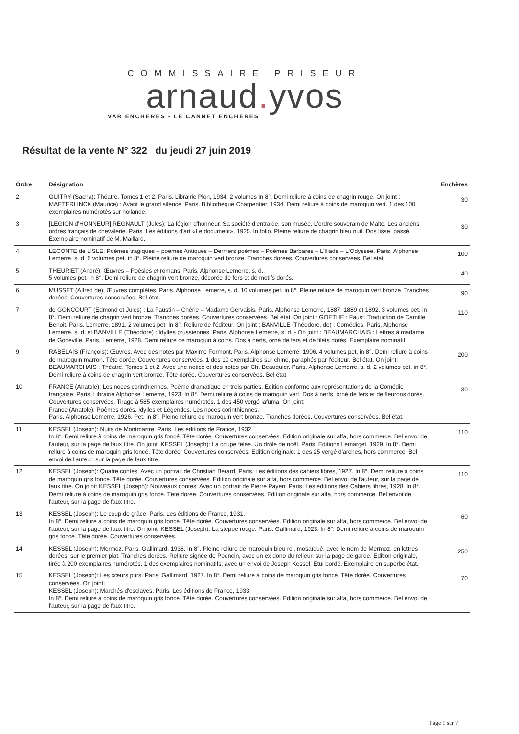COMMISSAIRE PRISEUR
arnaud. yvos
VAR ENCHERES - LE CANNET ENCHERES
Résultat de la vente N° 322 du jeudi 27 juin 2019
| Ordre | Désignation | Enchères |
| --- | --- | --- |
| 2 | GUITRY (Sacha): Théatre. Tomes 1 et 2. Paris. Librairie Plon, 1934. 2 volumes in 8°. Demi reliure à coins de chagrin rouge. On joint : MAETERLINCK (Maurice) : Avant le grand silence. Paris. Bibliothèque Charpentier, 1934. Demi reliure à coins de maroquin vert. 1 des 100 exemplaires numérotés sur hollande. | 30 |
| 3 | [LEGION d'HONNEUR] REGNAULT (Jules): La légion d'honneur. Sa société d'entraide, son musée. L'ordre souverain de Malte. Les anciens ordres français de chevalerie. Paris. Les éditions d'art «Le document», 1925. In folio. Pleine reliure de chagrin bleu nuit. Dos lisse, passé. Exemplaire nominatif de M. Maillard. | 30 |
| 4 | LECONTE de LISLE: Poèmes tragiques – poèmes Antiques – Derniers poèmes – Poémes Barbares – L'Iliade – L'Odyssée. Paris. Alphonse Lemerre, s. d. 6 volumes pet. in 8°. Pleine reliure de maroquin vert bronze. Tranches dorées. Couvertures conservées. Bel état. | 100 |
| 5 | THEURIET (André): Œuvres – Poésies et romans. Paris. Alphonse Lemerre, s. d. 5 volumes pet. in 8°. Demi reliure de chagrin vert bronze, décorée de fers et de motifs dorés. | 40 |
| 6 | MUSSET (Alfred de): Œuvres complètes. Paris. Alphonse Lemerre, s. d. 10 volumes pet. in 8°. Pleine reliure de maroquin vert bronze. Tranches dorées. Couvertures conservées. Bel état. | 90 |
| 7 | de GONCOURT (Edmond et Jules) : La Faustin – Chérie – Madame Gervaisis. Paris. Alphonse Lemerre, 1887, 1889 et 1892. 3 volumes pet. in 8°. Demi reliure de chagrin vert bronze. Tranches dorées. Couvertures conservées. Bel état. On joint : GOETHE : Faust. Traduction de Camille Benoit. Paris. Lemerre, 1891. 2 volumes pet. in 8°. Reliure de l'éditeur. On joint : BANVILLE (Théodore, de) : Comédies. Paris, Alphonse Lemerre, s. d. et BANVILLE (Théodore) : Idylles prussiennes. Paris. Alphonse Lemerre, s. d. - On joint : BEAUMARCHAIS : Lettres à madame de Godeville. Paris. Lemerre, 1928. Demi reliure de maroquin à coins. Dos à nerfs, orné de fers et de filets dorés. Exemplaire nominatif. | 110 |
| 9 | RABELAIS (François): Œuvres. Avec des notes par Maxime Formont. Paris. Alphonse Lemerre, 1906. 4 volumes pet. in 8°. Demi reliure à coins de maroquin marron. Tête dorée. Couvertures conservées. 1 des 10 exemplaires sur chine, paraphés par l'éditeur. Bel état. On joint: BEAUMARCHAIS : Théatre. Tomes 1 et 2. Avec une notice et des notes par Ch. Beauquier. Paris. Alphonse Lemerre, s. d. 2 volumes pet. in 8°. Demi reliure à coins de chagrin vert bronze. Tête dorée. Couvertures conservées. Bel état. | 200 |
| 10 | FRANCE (Anatole): Les noces corinthiennes. Poème dramatique en trois parties. Edition conforme aux représentations de la Comédie française. Paris. Librairie Alphonse Lemerre, 1923. In 8°. Demi reliure à coins de maroquin vert. Dos à nerfs, orné de fers et de fleurons dorés. Couvertures conservées. Tirage à 585 exemplaires numérotés. 1 des 450 vergé lafuma. On joint: France (Anatole): Poèmes dorés. Idylles et Légendes. Les noces corinthiennes. Paris. Alphonse Lemerre, 1926. Pet. in 8°. Pleine reliure de maroquin vert bronze. Tranches dorées. Couvertures conservées. Bel état. | 30 |
| 11 | KESSEL (Joseph): Nuits de Montmartre. Paris. Les éditions de France, 1932. In 8°. Demi reliure à coins de maroquin gris foncé. Tête dorée. Couvertures conservées. Edition originale sur alfa, hors commerce. Bel envoi de l'auteur, sur la page de faux titre. On joint: KESSEL (Joseph): La coupe fêlée. Un drôle de noël. Paris. Editions Lemarget, 1929. In 8°. Demi reliure à coins de maroquin gris foncé. Tête dorée. Couvertures conservées. Edition originale. 1 des 25 vergé d'arches, hors commerce. Bel envoi de l'auteur, sur la page de faux titre. | 110 |
| 12 | KESSEL (Joseph): Quatre contes. Avec un portrait de Christian Bérard. Paris. Les éditions des cahiers libres, 1927. In 8°. Demi reliure à coins de maroquin gris foncé. Tête dorée. Couvertures conservées. Edition originale sur alfa, hors commerce. Bel envoi de l'auteur, sur la page de faux titre. On joint: KESSEL (Joseph): Nouveaux contes. Avec un portrait de Pierre Payen. Paris. Les éditions des Cahiers libres, 1928. In 8°. Demi reliure à coins de maroquin gris foncé. Tête dorée. Couvertures conservées. Edition originale sur alfa, hors commerce. Bel envoi de l'auteur, sur la page de faux titre. | 110 |
| 13 | KESSEL (Joseph): Le coup de grâce. Paris. Les éditions de France, 1931. In 8°. Demi reliure à coins de maroquin gris foncé. Tête dorée. Couvertures conservées. Edition originale sur alfa, hors commerce. Bel envoi de l'auteur, sur la page de faux titre. On joint: KESSEL (Joseph): La steppe rouge. Paris. Gallimard, 1923. In 8°. Demi reliure à coins de maroquin gris foncé. Tête dorée. Couvertures conservées. | 60 |
| 14 | KESSEL (Joseph): Mermoz. Paris. Gallimard, 1938. In 8°. Pleine reliure de maroquin bleu roi, mosaïqué, avec le nom de Mermoz, en lettres dorées, sur le premier plat. Tranches dorées. Reliure signée de Poencin, avec un ex dono du relieur, sur la page de garde. Edition originale, tirée à 200 exemplaires numérotés. 1 des exemplaires nominatifs, avec un envoi de Joseph Kessel. Etui bordé. Exemplaire en superbe état. | 250 |
| 15 | KESSEL (Joseph): Les cœurs purs. Paris. Gallimard, 1927. In 8°. Demi reliure à coins de maroquin gris foncé. Tête dorée. Couvertures conservées. On joint: KESSEL (Joseph): Marchés d'esclaves. Paris. Les éditions de France, 1933. In 8°. Demi reliure à coins de maroquin gris foncé. Tête dorée. Couvertures conservées. Edition originale sur alfa, hors commerce. Bel envoi de l'auteur, sur la page de faux titre. | 70 |
Page 1 sur 7